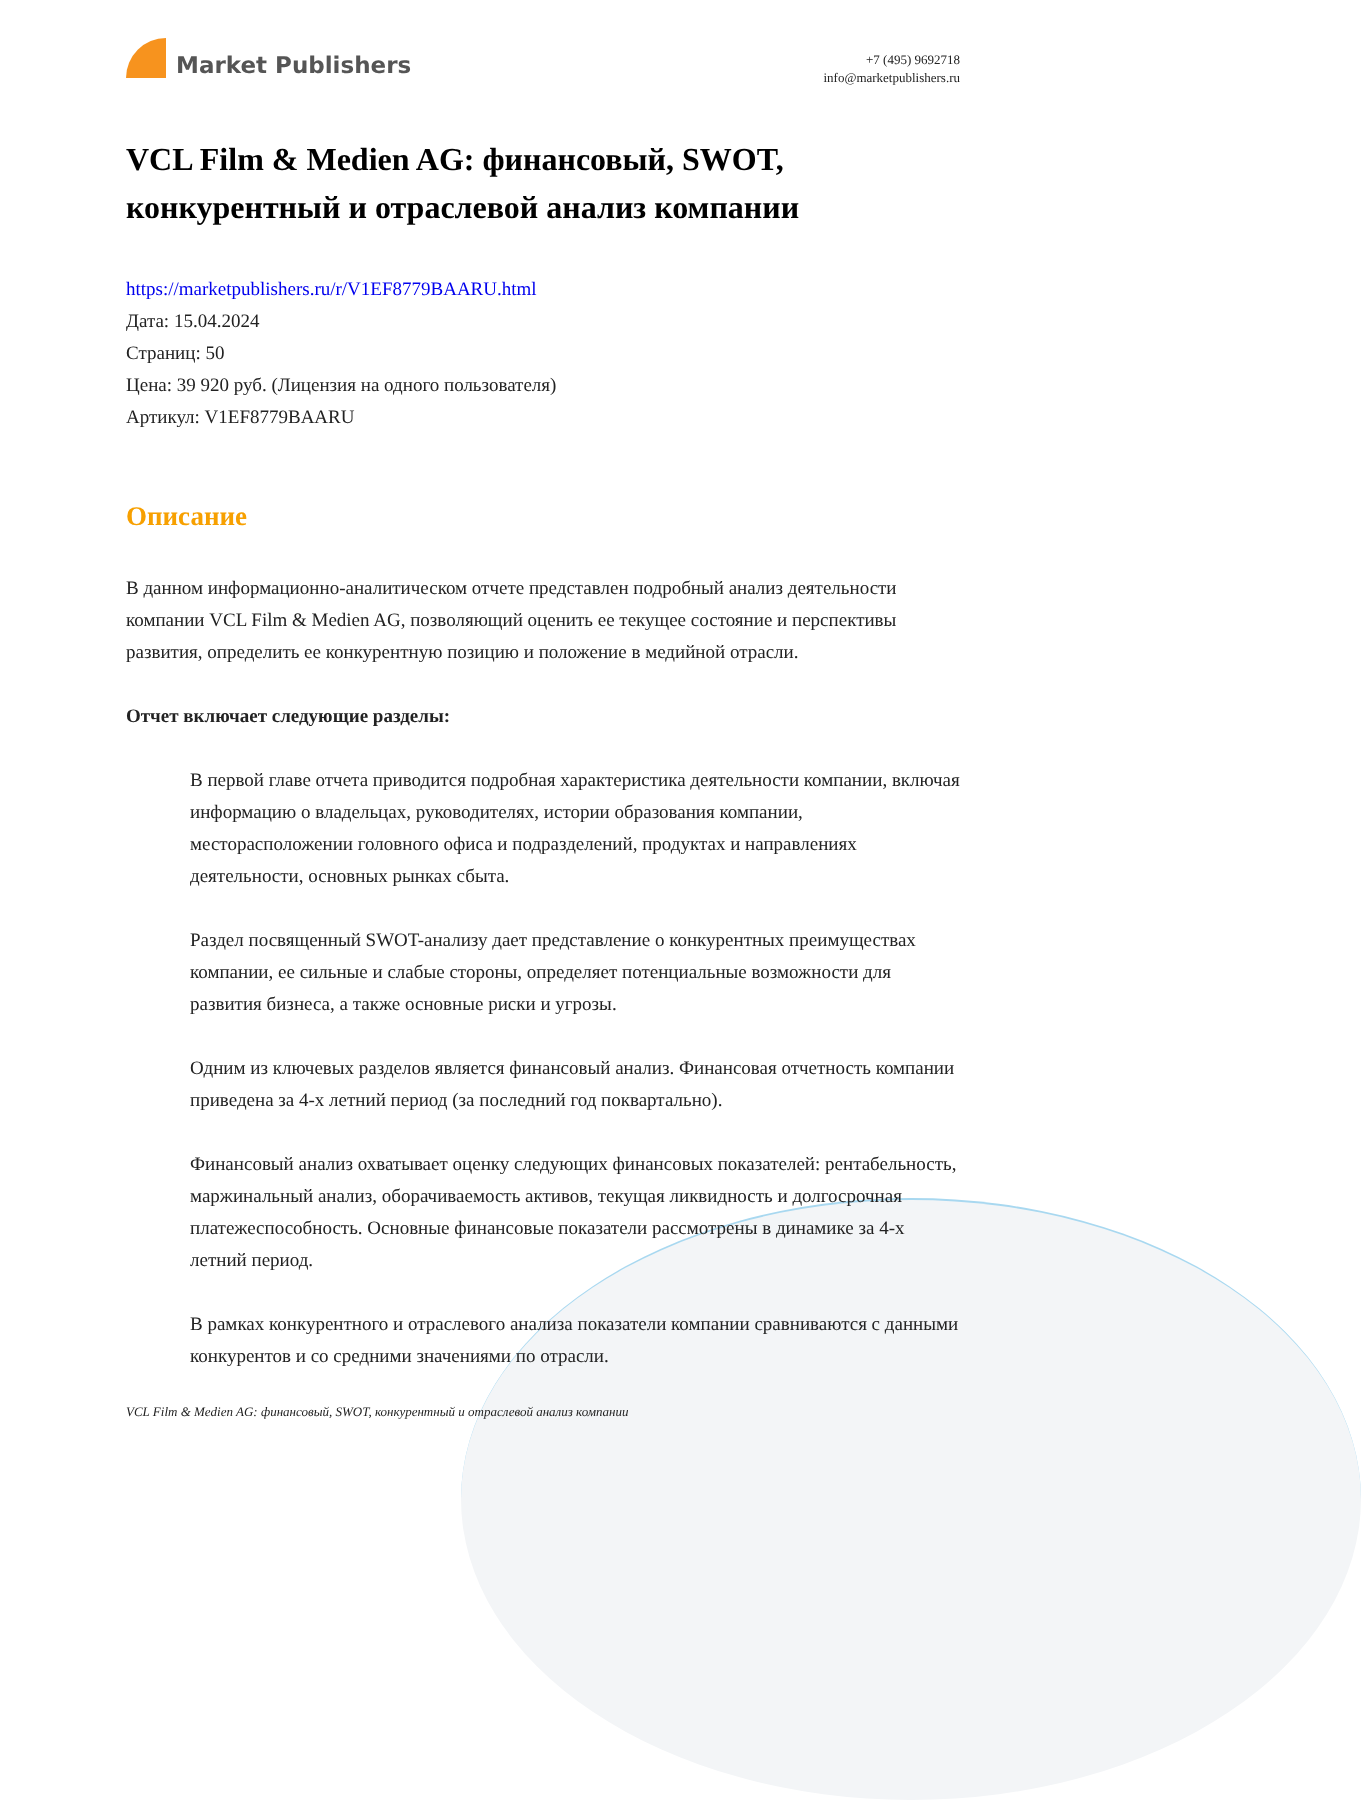Market Publishers
+7 (495) 9692718
info@marketpublishers.ru
VCL Film & Medien AG: финансовый, SWOT, конкурентный и отраслевой анализ компании
https://marketpublishers.ru/r/V1EF8779BAARU.html
Дата: 15.04.2024
Страниц: 50
Цена: 39 920 руб. (Лицензия на одного пользователя)
Артикул: V1EF8779BAARU
Описание
В данном информационно-аналитическом отчете представлен подробный анализ деятельности компании VCL Film & Medien AG, позволяющий оценить ее текущее состояние и перспективы развития, определить ее конкурентную позицию и положение в медийной отрасли.
Отчет включает следующие разделы:
В первой главе отчета приводится подробная характеристика деятельности компании, включая информацию о владельцах, руководителях, истории образования компании, месторасположении головного офиса и подразделений, продуктах и направлениях деятельности, основных рынках сбыта.
Раздел посвященный SWOT-анализу дает представление о конкурентных преимуществах компании, ее сильные и слабые стороны, определяет потенциальные возможности для развития бизнеса, а также основные риски и угрозы.
Одним из ключевых разделов является финансовый анализ. Финансовая отчетность компании приведена за 4-х летний период (за последний год поквартально).
Финансовый анализ охватывает оценку следующих финансовых показателей: рентабельность, маржинальный анализ, оборачиваемость активов, текущая ликвидность и долгосрочная платежеспособность. Основные финансовые показатели рассмотрены в динамике за 4-х летний период.
В рамках конкурентного и отраслевого анализа показатели компании сравниваются с данными конкурентов и со средними значениями по отрасли.
VCL Film & Medien AG: финансовый, SWOT, конкурентный и отраслевой анализ компании